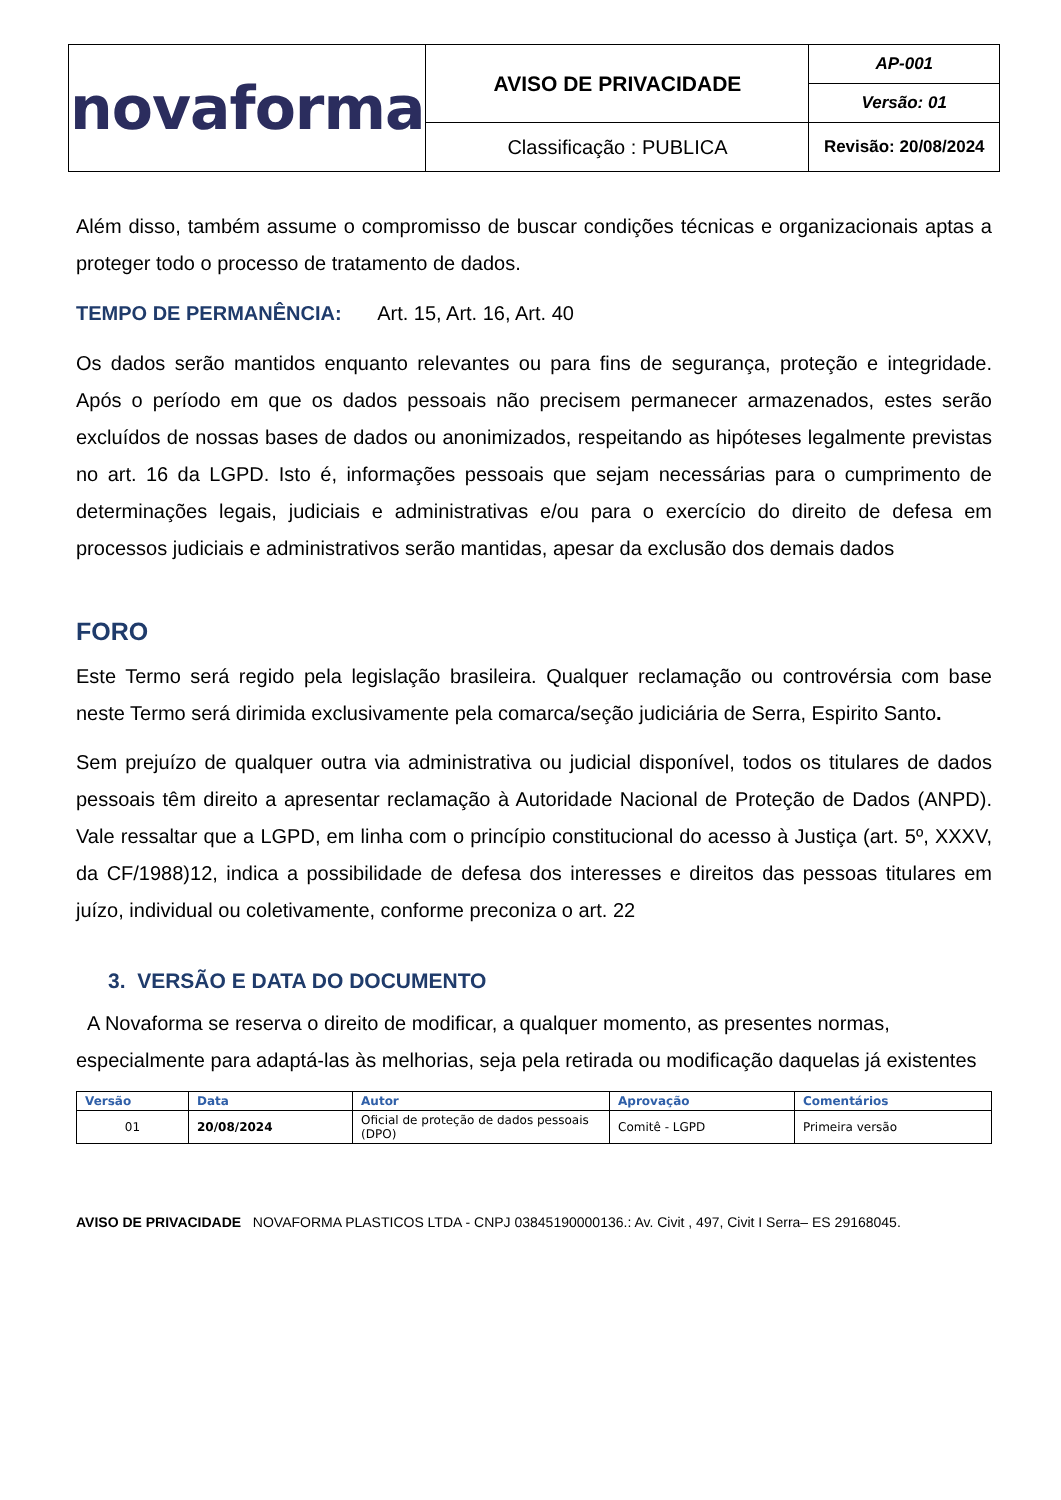| novaforma | AVISO DE PRIVACIDADE | AP-001 |
| | | Versão: 01 |
| | Classificação : PUBLICA | Revisão: 20/08/2024 |
Além disso, também assume o compromisso de buscar condições técnicas e organizacionais aptas a proteger todo o processo de tratamento de dados.
TEMPO DE PERMANÊNCIA: Art. 15, Art. 16, Art. 40
Os dados serão mantidos enquanto relevantes ou para fins de segurança, proteção e integridade. Após o período em que os dados pessoais não precisem permanecer armazenados, estes serão excluídos de nossas bases de dados ou anonimizados, respeitando as hipóteses legalmente previstas no art. 16 da LGPD. Isto é, informações pessoais que sejam necessárias para o cumprimento de determinações legais, judiciais e administrativas e/ou para o exercício do direito de defesa em processos judiciais e administrativos serão mantidas, apesar da exclusão dos demais dados
FORO
Este Termo será regido pela legislação brasileira. Qualquer reclamação ou controvérsia com base neste Termo será dirimida exclusivamente pela comarca/seção judiciária de Serra, Espirito Santo.
Sem prejuízo de qualquer outra via administrativa ou judicial disponível, todos os titulares de dados pessoais têm direito a apresentar reclamação à Autoridade Nacional de Proteção de Dados (ANPD). Vale ressaltar que a LGPD, em linha com o princípio constitucional do acesso à Justiça (art. 5º, XXXV, da CF/1988)12, indica a possibilidade de defesa dos interesses e direitos das pessoas titulares em juízo, individual ou coletivamente, conforme preconiza o art. 22
3. VERSÃO E DATA DO DOCUMENTO
A Novaforma se reserva o direito de modificar, a qualquer momento, as presentes normas, especialmente para adaptá-las às melhorias, seja pela retirada ou modificação daquelas já existentes
| Versão | Data | Autor | Aprovação | Comentários |
| --- | --- | --- | --- | --- |
| 01 | 20/08/2024 | Oficial de proteção de dados pessoais (DPO) | Comitê - LGPD | Primeira versão |
AVISO DE PRIVACIDADE NOVAFORMA PLASTICOS LTDA - CNPJ 03845190000136.: Av. Civit , 497, Civit I Serra– ES 29168045.